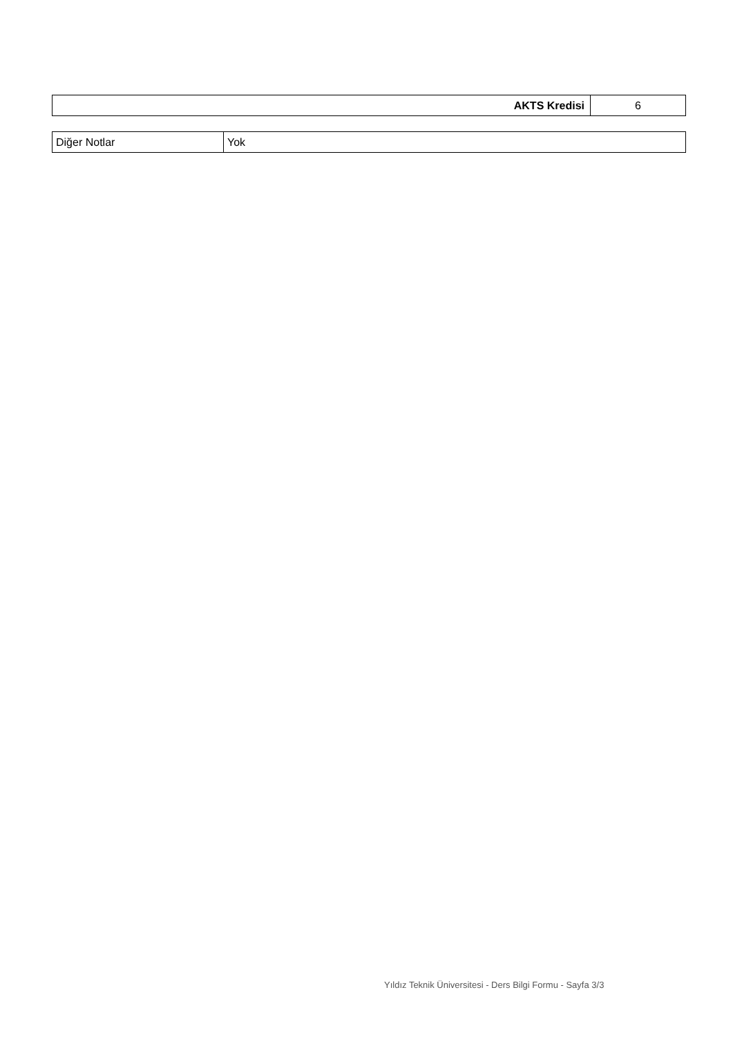| AKTS Kredisi | 6 |
| Diğer Notlar | Yok |
Yıldız Teknik Üniversitesi - Ders Bilgi Formu - Sayfa 3/3